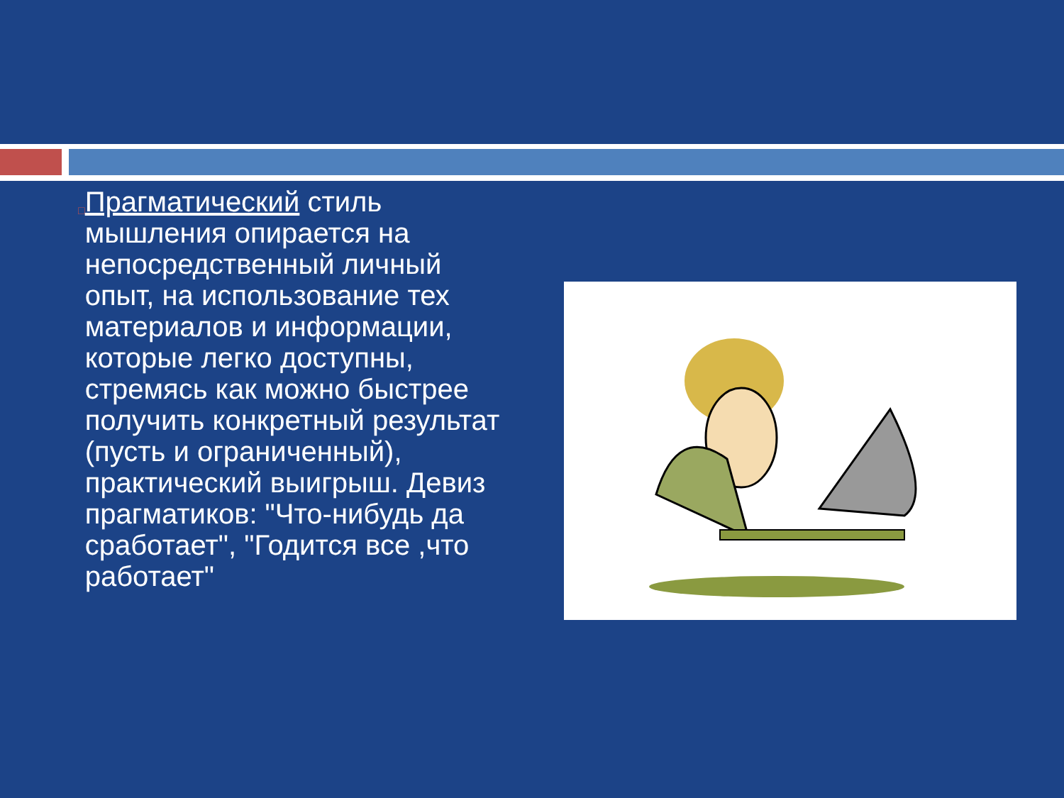□
Прагматический стиль мышления опирается на непосредственный личный опыт, на использование тех материалов и информации, которые легко доступны, стремясь как можно быстрее получить конкретный результат (пусть и ограниченный), практический выигрыш. Девиз прагматиков: "Что-нибудь да сработает", "Годится все ,что работает"